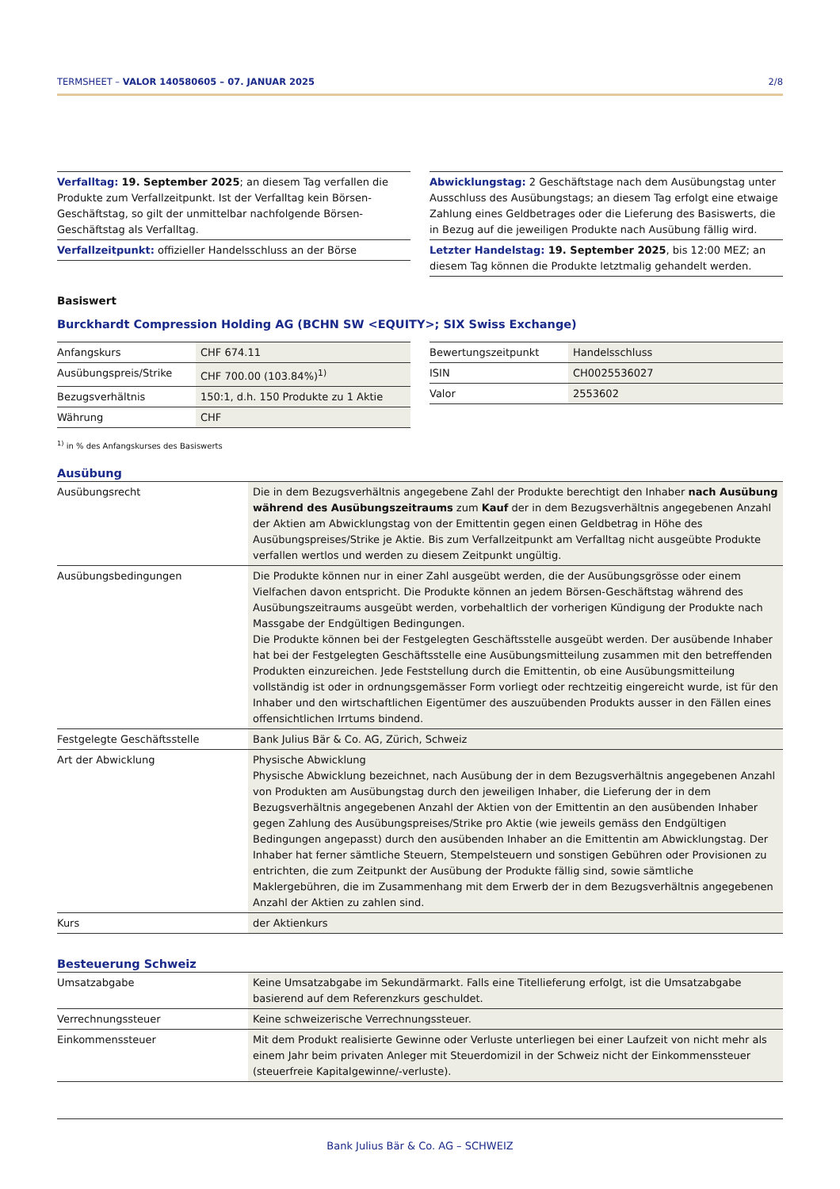TERMSHEET – VALOR 140580605 – 07. JANUAR 2025 2/8
Verfalltag: 19. September 2025; an diesem Tag verfallen die Produkte zum Verfallzeitpunkt. Ist der Verfalltag kein Börsen-Geschäftstag, so gilt der unmittelbar nachfolgende Börsen-Geschäftstag als Verfalltag.
Verfallzeitpunkt: offizieller Handelsschluss an der Börse
Abwicklungstag: 2 Geschäftstage nach dem Ausübungstag unter Ausschluss des Ausübungstags; an diesem Tag erfolgt eine etwaige Zahlung eines Geldbetrages oder die Lieferung des Basiswerts, die in Bezug auf die jeweiligen Produkte nach Ausübung fällig wird.
Letzter Handelstag: 19. September 2025, bis 12:00 MEZ; an diesem Tag können die Produkte letztmalig gehandelt werden.
Basiswert
Burckhardt Compression Holding AG (BCHN SW <EQUITY>; SIX Swiss Exchange)
| Anfangskurs | CHF 674.11 |
| Ausübungspreis/Strike | CHF 700.00 (103.84%)<sup>1)</sup> |
| Bezugsverhältnis | 150:1, d.h. 150 Produkte zu 1 Aktie |
| Währung | CHF |
| Bewertungszeitpunkt | Handelsschluss |
| ISIN | CH0025536027 |
| Valor | 2553602 |
<sup>1)</sup> in % des Anfangskurses des Basiswerts
Ausübung
| Ausübungsrecht | Die in dem Bezugsverhältnis angegebene Zahl der Produkte berechtigt den Inhaber nach Ausübung während des Ausübungszeitraums zum Kauf der in dem Bezugsverhältnis angegebenen Anzahl der Aktien am Abwicklungstag von der Emittentin gegen einen Geldbetrag in Höhe des Ausübungspreises/Strike je Aktie. Bis zum Verfallzeitpunkt am Verfalltag nicht ausgeübte Produkte verfallen wertlos und werden zu diesem Zeitpunkt ungültig. |
| Ausübungsbedingungen | Die Produkte können nur in einer Zahl ausgeübt werden, die der Ausübungsgrösse oder einem Vielfachen davon entspricht. Die Produkte können an jedem Börsen-Geschäftstag während des Ausübungszeitraums ausgeübt werden, vorbehaltlich der vorherigen Kündigung der Produkte nach Massgabe der Endgültigen Bedingungen. Die Produkte können bei der Festgelegten Geschäftsstelle ausgeübt werden. Der ausübende Inhaber hat bei der Festgelegten Geschäftsstelle eine Ausübungsmitteilung zusammen mit den betreffenden Produkten einzureichen. Jede Feststellung durch die Emittentin, ob eine Ausübungsmitteilung vollständig ist oder in ordnungsgemässer Form vorliegt oder rechtzeitig eingereicht wurde, ist für den Inhaber und den wirtschaftlichen Eigentümer des auszuübenden Produkts ausser in den Fällen eines offensichtlichen Irrtums bindend. |
| Festgelegte Geschäftsstelle | Bank Julius Bär & Co. AG, Zürich, Schweiz |
| Art der Abwicklung | Physische Abwicklung Physische Abwicklung bezeichnet, nach Ausübung der in dem Bezugsverhältnis angegebenen Anzahl von Produkten am Ausübungstag durch den jeweiligen Inhaber, die Lieferung der in dem Bezugsverhältnis angegebenen Anzahl der Aktien von der Emittentin an den ausübenden Inhaber gegen Zahlung des Ausübungspreises/Strike pro Aktie (wie jeweils gemäss den Endgültigen Bedingungen angepasst) durch den ausübenden Inhaber an die Emittentin am Abwicklungstag. Der Inhaber hat ferner sämtliche Steuern, Stempelsteuern und sonstigen Gebühren oder Provisionen zu entrichten, die zum Zeitpunkt der Ausübung der Produkte fällig sind, sowie sämtliche Maklergebühren, die im Zusammenhang mit dem Erwerb der in dem Bezugsverhältnis angegebenen Anzahl der Aktien zu zahlen sind. |
| Kurs | der Aktienkurs |
Besteuerung Schweiz
| Umsatzabgabe | Keine Umsatzabgabe im Sekundärmarkt. Falls eine Titellieferung erfolgt, ist die Umsatzabgabe basierend auf dem Referenzkurs geschuldet. |
| Verrechnungssteuer | Keine schweizerische Verrechnungssteuer. |
| Einkommenssteuer | Mit dem Produkt realisierte Gewinne oder Verluste unterliegen bei einer Laufzeit von nicht mehr als einem Jahr beim privaten Anleger mit Steuerdomizil in der Schweiz nicht der Einkommenssteuer (steuerfreie Kapitalgewinne/-verluste). |
Bank Julius Bär & Co. AG – SCHWEIZ